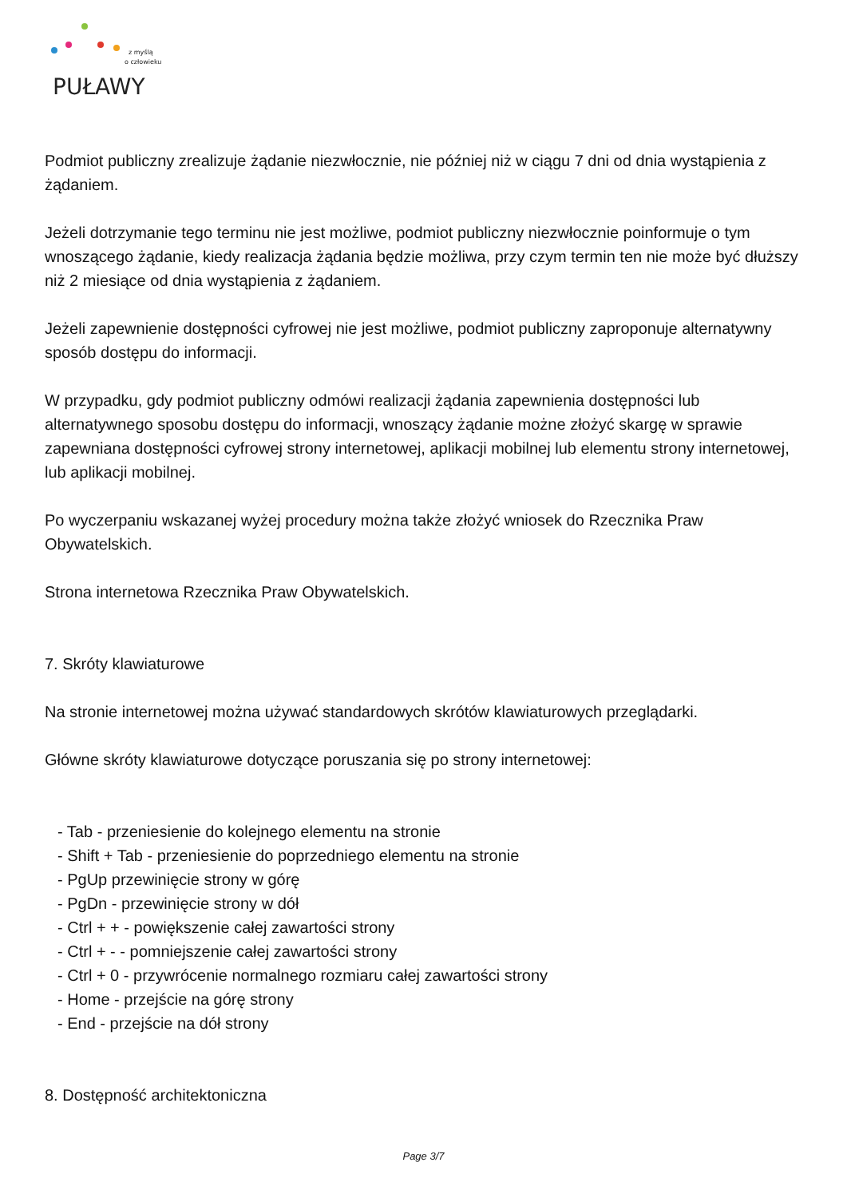PUŁAWY
z myślą
o człowieku
Podmiot publiczny zrealizuje żądanie niezwłocznie, nie później niż w ciągu 7 dni od dnia wystąpienia z żądaniem.
Jeżeli dotrzymanie tego terminu nie jest możliwe, podmiot publiczny niezwłocznie poinformuje o tym wnoszącego żądanie, kiedy realizacja żądania będzie możliwa, przy czym termin ten nie może być dłuższy niż 2 miesiące od dnia wystąpienia z żądaniem.
Jeżeli zapewnienie dostępności cyfrowej nie jest możliwe, podmiot publiczny zaproponuje alternatywny sposób dostępu do informacji.
W przypadku, gdy podmiot publiczny odmówi realizacji żądania zapewnienia dostępności lub alternatywnego sposobu dostępu do informacji, wnoszący żądanie możne złożyć skargę w sprawie zapewniana dostępności cyfrowej strony internetowej, aplikacji mobilnej lub elementu strony internetowej, lub aplikacji mobilnej.
Po wyczerpaniu wskazanej wyżej procedury można także złożyć wniosek do Rzecznika Praw Obywatelskich.
Strona internetowa Rzecznika Praw Obywatelskich.
7. Skróty klawiaturowe
Na stronie internetowej można używać standardowych skrótów klawiaturowych przeglądarki.
Główne skróty klawiaturowe dotyczące poruszania się po strony internetowej:
- Tab - przeniesienie do kolejnego elementu na stronie
- Shift + Tab - przeniesienie do poprzedniego elementu na stronie
- PgUp przewinięcie strony w górę
- PgDn - przewinięcie strony w dół
- Ctrl + + - powiększenie całej zawartości strony
- Ctrl + - - pomniejszenie całej zawartości strony
- Ctrl + 0 - przywrócenie normalnego rozmiaru całej zawartości strony
- Home - przejście na górę strony
- End - przejście na dół strony
8. Dostępność architektoniczna
Page 3/7